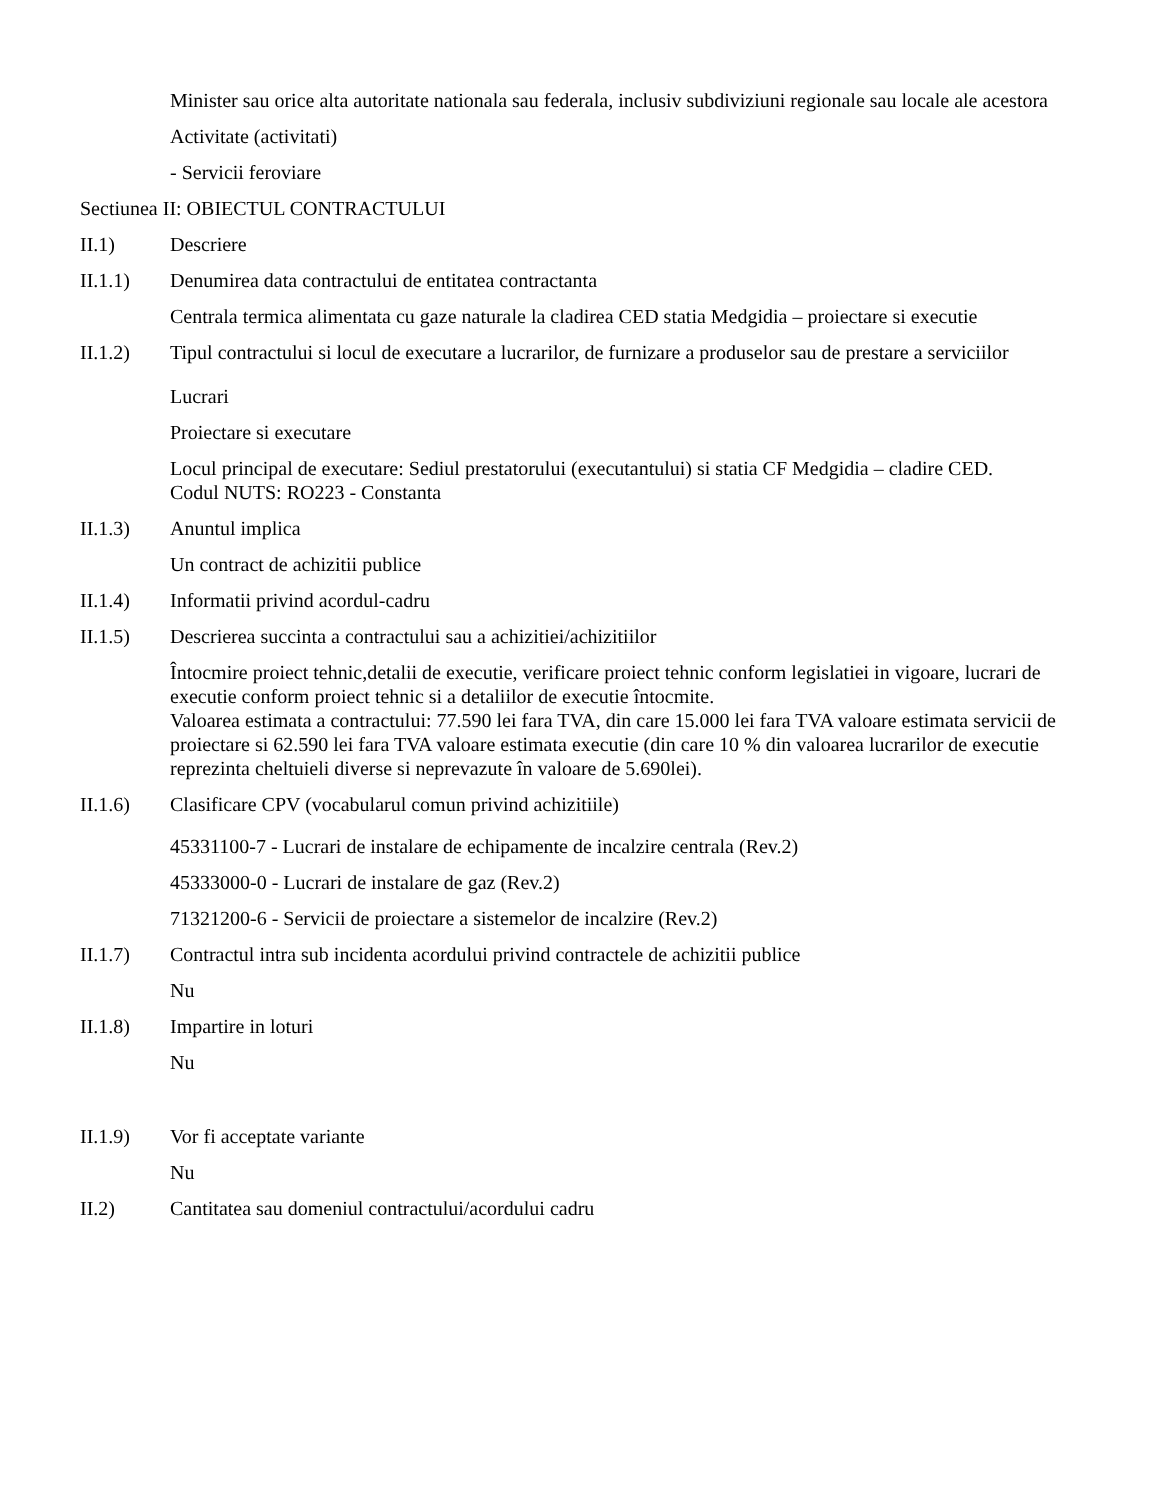Minister sau orice alta autoritate nationala sau federala, inclusiv subdiviziuni regionale sau locale ale acestora
Activitate (activitati)
- Servicii feroviare
Sectiunea II: OBIECTUL CONTRACTULUI
II.1) Descriere
II.1.1) Denumirea data contractului de entitatea contractanta
Centrala termica alimentata cu gaze naturale la cladirea CED statia Medgidia – proiectare si executie
II.1.2) Tipul contractului si locul de executare a lucrarilor, de furnizare a produselor sau de prestare a serviciilor
Lucrari
Proiectare si executare
Locul principal de executare: Sediul prestatorului (executantului) si statia CF Medgidia – cladire CED.
Codul NUTS: RO223 - Constanta
II.1.3) Anuntul implica
Un contract de achizitii publice
II.1.4) Informatii privind acordul-cadru
II.1.5) Descrierea succinta a contractului sau a achizitiei/achizitiilor
Întocmire proiect tehnic,detalii de executie, verificare proiect tehnic conform legislatiei in vigoare, lucrari de executie conform proiect tehnic si a detaliilor de executie întocmite.
Valoarea estimata a contractului: 77.590 lei fara TVA, din care 15.000 lei fara TVA valoare estimata servicii de proiectare si 62.590 lei fara TVA valoare estimata executie (din care 10 % din valoarea lucrarilor de executie reprezinta cheltuieli diverse si neprevazute în valoare de 5.690lei).
II.1.6) Clasificare CPV (vocabularul comun privind achizitiile)
45331100-7 - Lucrari de instalare de echipamente de incalzire centrala (Rev.2)
45333000-0 - Lucrari de instalare de gaz (Rev.2)
71321200-6 - Servicii de proiectare a sistemelor de incalzire (Rev.2)
II.1.7) Contractul intra sub incidenta acordului privind contractele de achizitii publice
Nu
II.1.8) Impartire in loturi
Nu
II.1.9) Vor fi acceptate variante
Nu
II.2) Cantitatea sau domeniul contractului/acordului cadru